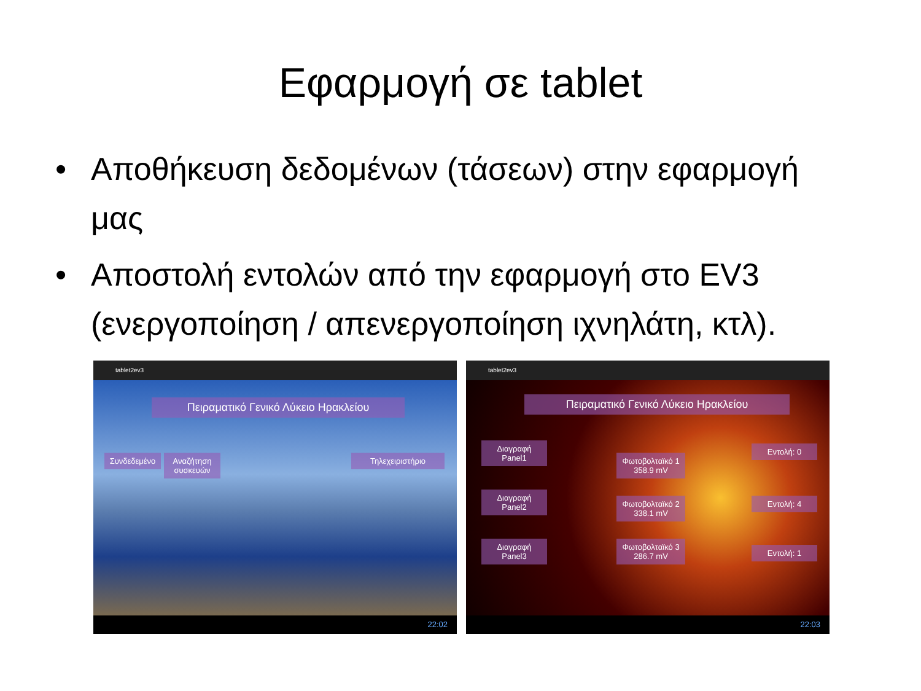Εφαρμογή σε tablet
• Αποθήκευση δεδομένων (τάσεων) στην εφαρμογή μας
• Αποστολή εντολών από την εφαρμογή στο EV3 (ενεργοποίηση / απενεργοποίηση ιχνηλάτη, κτλ).
tablet2ev3
22:02
Πειραματικό Γενικό Λύκειο Ηρακλείου
Συνδεδεμένο
Αναζήτηση συσκευών
Τηλεχειριστήριο
tablet2ev3
22:03
Πειραματικό Γενικό Λύκειο Ηρακλείου
Διαγραφή Panel1
Διαγραφή Panel2
Διαγραφή Panel3
Φωτοβολταϊκό 1 358.9 mV
Φωτοβολταϊκό 2 338.1 mV
Φωτοβολταϊκό 3 286.7 mV
Εντολή: 0
Εντολή: 4
Εντολή: 1